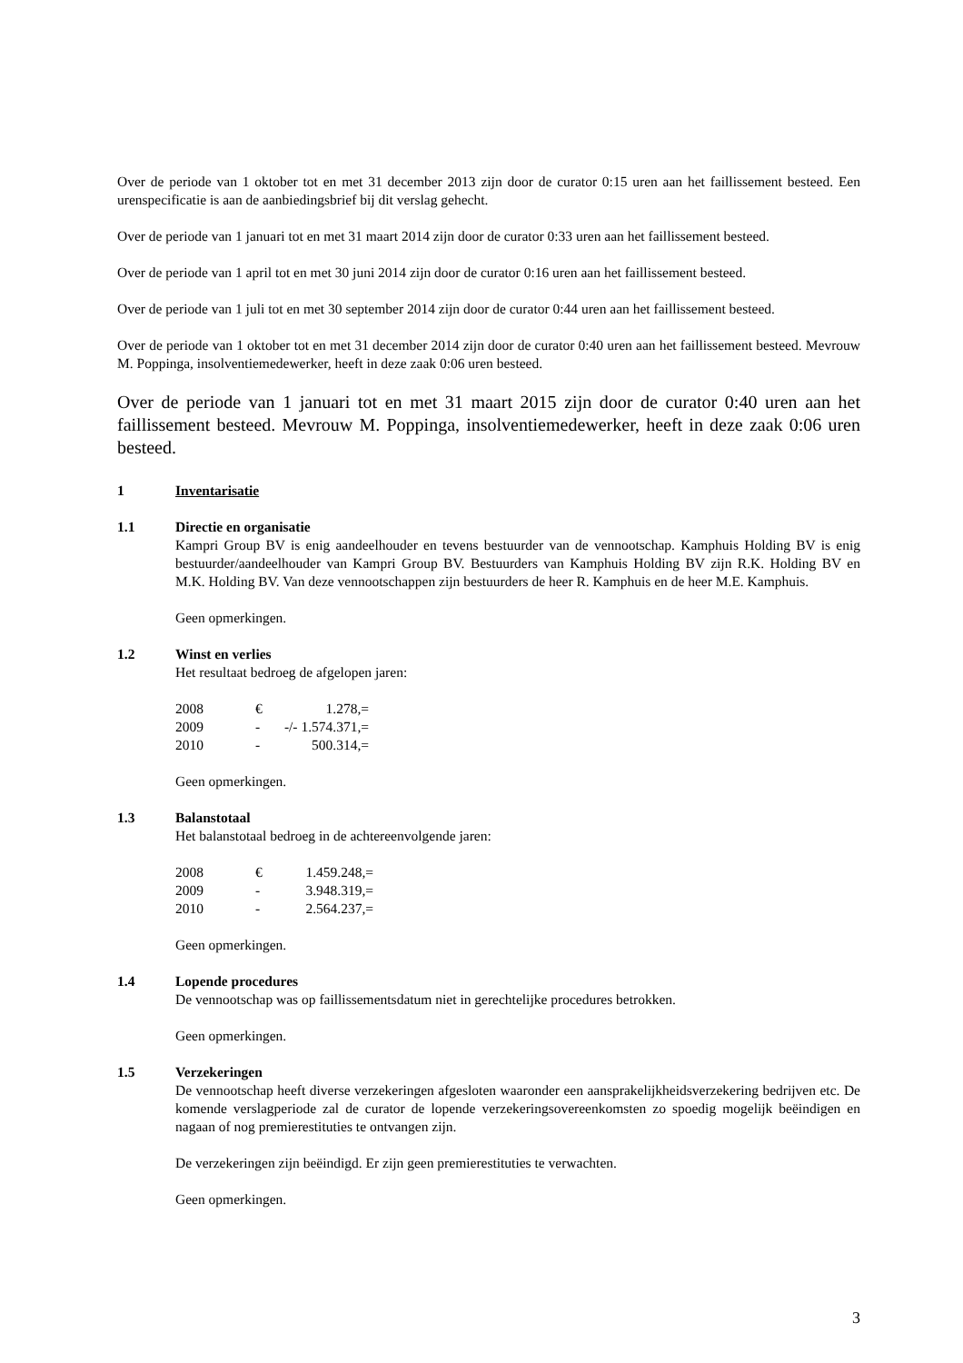Over de periode van 1 oktober tot en met 31 december 2013 zijn door de curator 0:15 uren aan het faillissement besteed. Een urenspecificatie is aan de aanbiedingsbrief bij dit verslag gehecht.
Over de periode van 1 januari tot en met 31 maart 2014 zijn door de curator 0:33 uren aan het faillissement besteed.
Over de periode van 1 april tot en met 30 juni 2014 zijn door de curator 0:16 uren aan het faillissement besteed.
Over de periode van 1 juli tot en met 30 september 2014 zijn door de curator 0:44 uren aan het faillissement besteed.
Over de periode van 1 oktober tot en met 31 december 2014 zijn door de curator 0:40 uren aan het faillissement besteed. Mevrouw M. Poppinga, insolventiemedewerker, heeft in deze zaak 0:06 uren besteed.
Over de periode van 1 januari tot en met 31 maart 2015 zijn door de curator 0:40 uren aan het faillissement besteed. Mevrouw M. Poppinga, insolventiemedewerker, heeft in deze zaak 0:06 uren besteed.
1 Inventarisatie
1.1 Directie en organisatie
Kampri Group BV is enig aandeelhouder en tevens bestuurder van de vennootschap. Kamphuis Holding BV is enig bestuurder/aandeelhouder van Kampri Group BV. Bestuurders van Kamphuis Holding BV zijn R.K. Holding BV en M.K. Holding BV. Van deze vennootschappen zijn bestuurders de heer R. Kamphuis en de heer M.E. Kamphuis.
Geen opmerkingen.
1.2 Winst en verlies
Het resultaat bedroeg de afgelopen jaren:
| 2008 | € | 1.278,= |
| 2009 | - | -/- 1.574.371,= |
| 2010 | - | 500.314,= |
Geen opmerkingen.
1.3 Balanstotaal
Het balanstotaal bedroeg in de achtereenvolgende jaren:
| 2008 | € | 1.459.248,= |
| 2009 | - | 3.948.319,= |
| 2010 | - | 2.564.237,= |
Geen opmerkingen.
1.4 Lopende procedures
De vennootschap was op faillissementsdatum niet in gerechtelijke procedures betrokken.
Geen opmerkingen.
1.5 Verzekeringen
De vennootschap heeft diverse verzekeringen afgesloten waaronder een aansprakelijkheidsverzekering bedrijven etc. De komende verslagperiode zal de curator de lopende verzekeringsovereenkomsten zo spoedig mogelijk beëindigen en nagaan of nog premierestituties te ontvangen zijn.
De verzekeringen zijn beëindigd. Er zijn geen premierestituties te verwachten.
Geen opmerkingen.
3